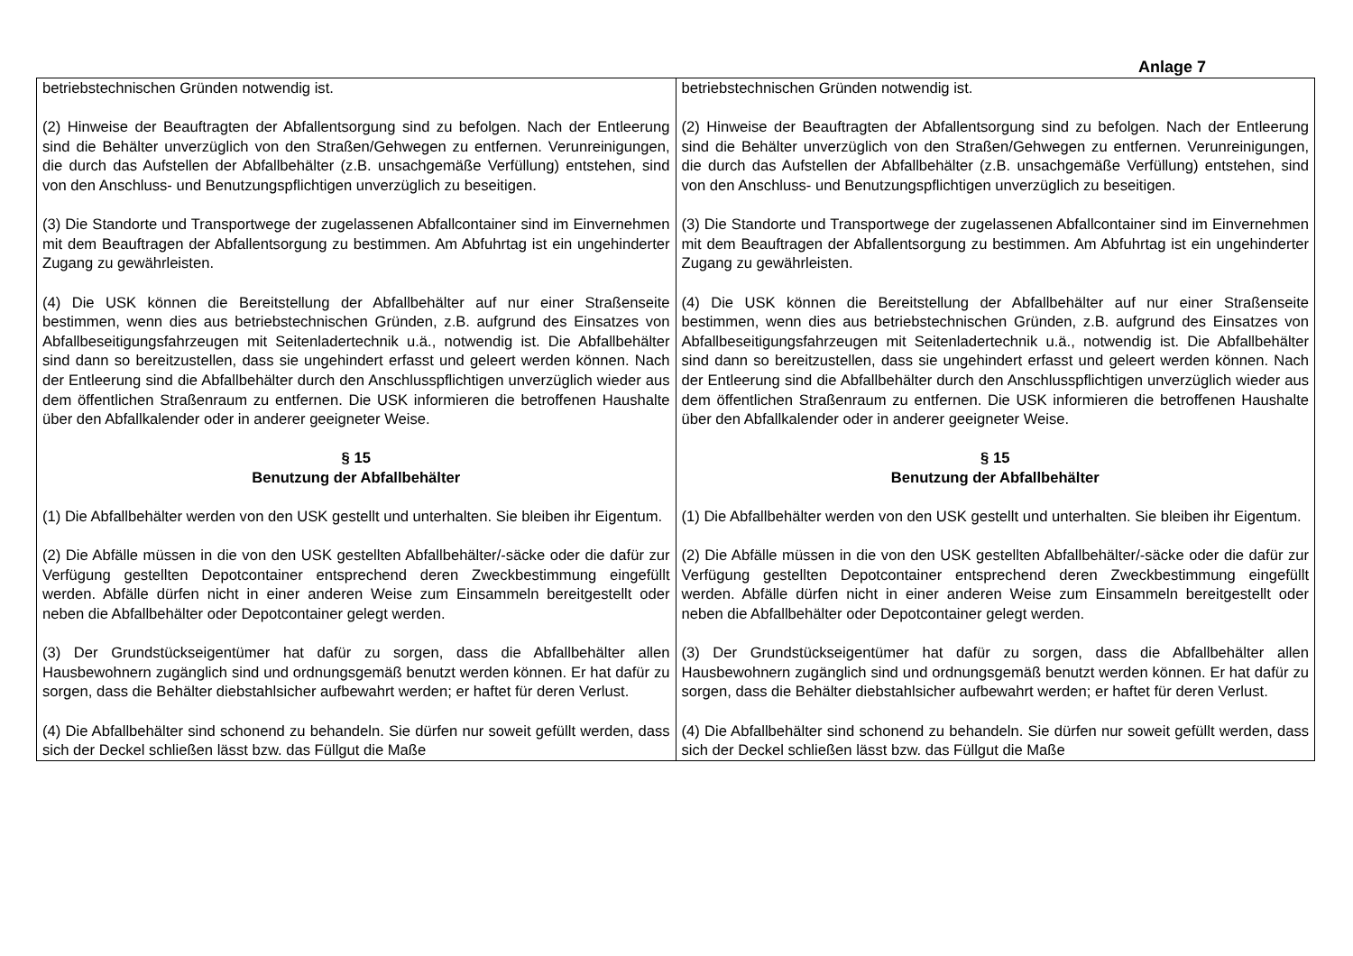Anlage 7
| betriebstechnischen Gründen notwendig ist. (2) Hinweise der Beauftragten der Abfallentsorgung sind zu befolgen. Nach der Entleerung sind die Behälter unverzüglich von den Straßen/Gehwegen zu entfernen. Verunreinigungen, die durch das Aufstellen der Abfallbehälter (z.B. unsachgemäße Verfüllung) entstehen, sind von den Anschluss- und Benutzungspflichtigen unverzüglich zu beseitigen. (3) Die Standorte und Transportwege der zugelassenen Abfallcontainer sind im Einvernehmen mit dem Beauftragen der Abfallentsorgung zu bestimmen. Am Abfuhrtag ist ein ungehinderter Zugang zu gewährleisten. (4) Die USK können die Bereitstellung der Abfallbehälter auf nur einer Straßenseite bestimmen, wenn dies aus betriebstechnischen Gründen, z.B. aufgrund des Einsatzes von Abfallbeseitigungsfahrzeugen mit Seitenladertechnik u.ä., notwendig ist. Die Abfallbehälter sind dann so bereitzustellen, dass sie ungehindert erfasst und geleert werden können. Nach der Entleerung sind die Abfallbehälter durch den Anschlusspflichtigen unverzüglich wieder aus dem öffentlichen Straßenraum zu entfernen. Die USK informieren die betroffenen Haushalte über den Abfallkalender oder in anderer geeigneter Weise. § 15 Benutzung der Abfallbehälter (1) Die Abfallbehälter werden von den USK gestellt und unterhalten. Sie bleiben ihr Eigentum. (2) Die Abfälle müssen in die von den USK gestellten Abfallbehälter/-säcke oder die dafür zur Verfügung gestellten Depotcontainer entsprechend deren Zweckbestimmung eingefüllt werden. Abfälle dürfen nicht in einer anderen Weise zum Einsammeln bereitgestellt oder neben die Abfallbehälter oder Depotcontainer gelegt werden. (3) Der Grundstückseigentümer hat dafür zu sorgen, dass die Abfallbehälter allen Hausbewohnern zugänglich sind und ordnungsgemäß benutzt werden können. Er hat dafür zu sorgen, dass die Behälter diebstahlsicher aufbewahrt werden; er haftet für deren Verlust. (4) Die Abfallbehälter sind schonend zu behandeln. Sie dürfen nur soweit gefüllt werden, dass sich der Deckel schließen lässt bzw. das Füllgut die Maße | betriebstechnischen Gründen notwendig ist. (2) Hinweise der Beauftragten der Abfallentsorgung sind zu befolgen. Nach der Entleerung sind die Behälter unverzüglich von den Straßen/Gehwegen zu entfernen. Verunreinigungen, die durch das Aufstellen der Abfallbehälter (z.B. unsachgemäße Verfüllung) entstehen, sind von den Anschluss- und Benutzungspflichtigen unverzüglich zu beseitigen. (3) Die Standorte und Transportwege der zugelassenen Abfallcontainer sind im Einvernehmen mit dem Beauftragen der Abfallentsorgung zu bestimmen. Am Abfuhrtag ist ein ungehinderter Zugang zu gewährleisten. (4) Die USK können die Bereitstellung der Abfallbehälter auf nur einer Straßenseite bestimmen, wenn dies aus betriebstechnischen Gründen, z.B. aufgrund des Einsatzes von Abfallbeseitigungsfahrzeugen mit Seitenladertechnik u.ä., notwendig ist. Die Abfallbehälter sind dann so bereitzustellen, dass sie ungehindert erfasst und geleert werden können. Nach der Entleerung sind die Abfallbehälter durch den Anschlusspflichtigen unverzüglich wieder aus dem öffentlichen Straßenraum zu entfernen. Die USK informieren die betroffenen Haushalte über den Abfallkalender oder in anderer geeigneter Weise. § 15 Benutzung der Abfallbehälter (1) Die Abfallbehälter werden von den USK gestellt und unterhalten. Sie bleiben ihr Eigentum. (2) Die Abfälle müssen in die von den USK gestellten Abfallbehälter/-säcke oder die dafür zur Verfügung gestellten Depotcontainer entsprechend deren Zweckbestimmung eingefüllt werden. Abfälle dürfen nicht in einer anderen Weise zum Einsammeln bereitgestellt oder neben die Abfallbehälter oder Depotcontainer gelegt werden. (3) Der Grundstückseigentümer hat dafür zu sorgen, dass die Abfallbehälter allen Hausbewohnern zugänglich sind und ordnungsgemäß benutzt werden können. Er hat dafür zu sorgen, dass die Behälter diebstahlsicher aufbewahrt werden; er haftet für deren Verlust. (4) Die Abfallbehälter sind schonend zu behandeln. Sie dürfen nur soweit gefüllt werden, dass sich der Deckel schließen lässt bzw. das Füllgut die Maße |